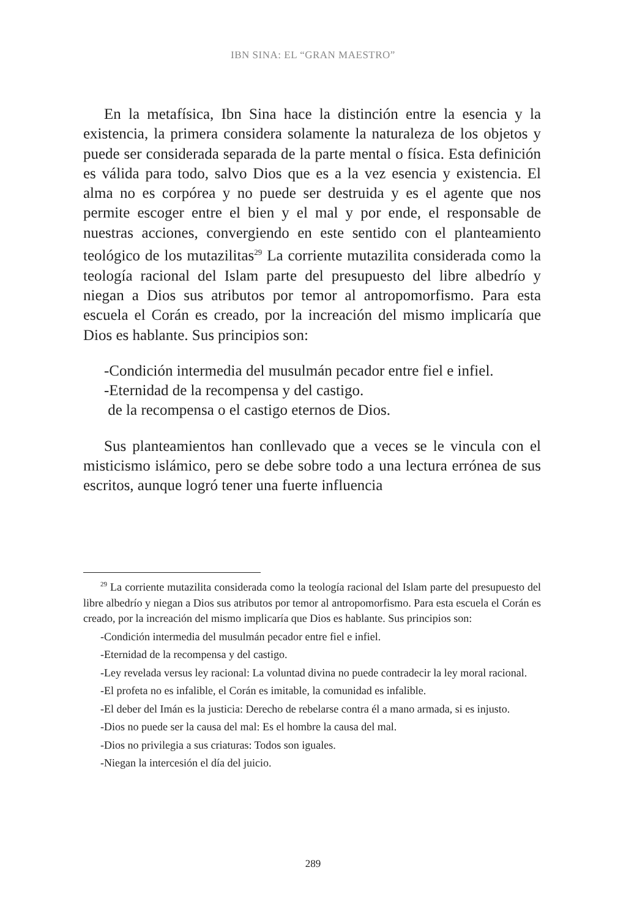IBN SINA: EL “GRAN MAESTRO”
En la metafísica, Ibn Sina hace la distinción entre la esencia y la existencia, la primera considera solamente la naturaleza de los objetos y puede ser considerada separada de la parte mental o física. Esta definición es válida para todo, salvo Dios que es a la vez esencia y existencia. El alma no es corpórea y no puede ser destruida y es el agente que nos permite escoger entre el bien y el mal y por ende, el responsable de nuestras acciones, convergiendo en este sentido con el planteamiento teológico de los mutazilitas<sup>29</sup> La corriente mutazilita considerada como la teología racional del Islam parte del presupuesto del libre albedrío y niegan a Dios sus atributos por temor al antropomorfismo. Para esta escuela el Corán es creado, por la increación del mismo implicaría que Dios es hablante. Sus principios son:
-Condición intermedia del musulmán pecador entre fiel e infiel.
-Eternidad de la recompensa y del castigo.
de la recompensa o el castigo eternos de Dios.
Sus planteamientos han conllevado que a veces se le vincula con el misticismo islámico, pero se debe sobre todo a una lectura errónea de sus escritos, aunque logró tener una fuerte influencia
<sup>29</sup> La corriente mutazilita considerada como la teología racional del Islam parte del presupuesto del libre albedrío y niegan a Dios sus atributos por temor al antropomorfismo. Para esta escuela el Corán es creado, por la increación del mismo implicaría que Dios es hablante. Sus principios son:
-Condición intermedia del musulmán pecador entre fiel e infiel.
-Eternidad de la recompensa y del castigo.
-Ley revelada versus ley racional: La voluntad divina no puede contradecir la ley moral racional.
-El profeta no es infalible, el Corán es imitable, la comunidad es infalible.
-El deber del Imán es la justicia: Derecho de rebelarse contra él a mano armada, si es injusto.
-Dios no puede ser la causa del mal: Es el hombre la causa del mal.
-Dios no privilegia a sus criaturas: Todos son iguales.
-Niegan la intercesión el día del juicio.
289